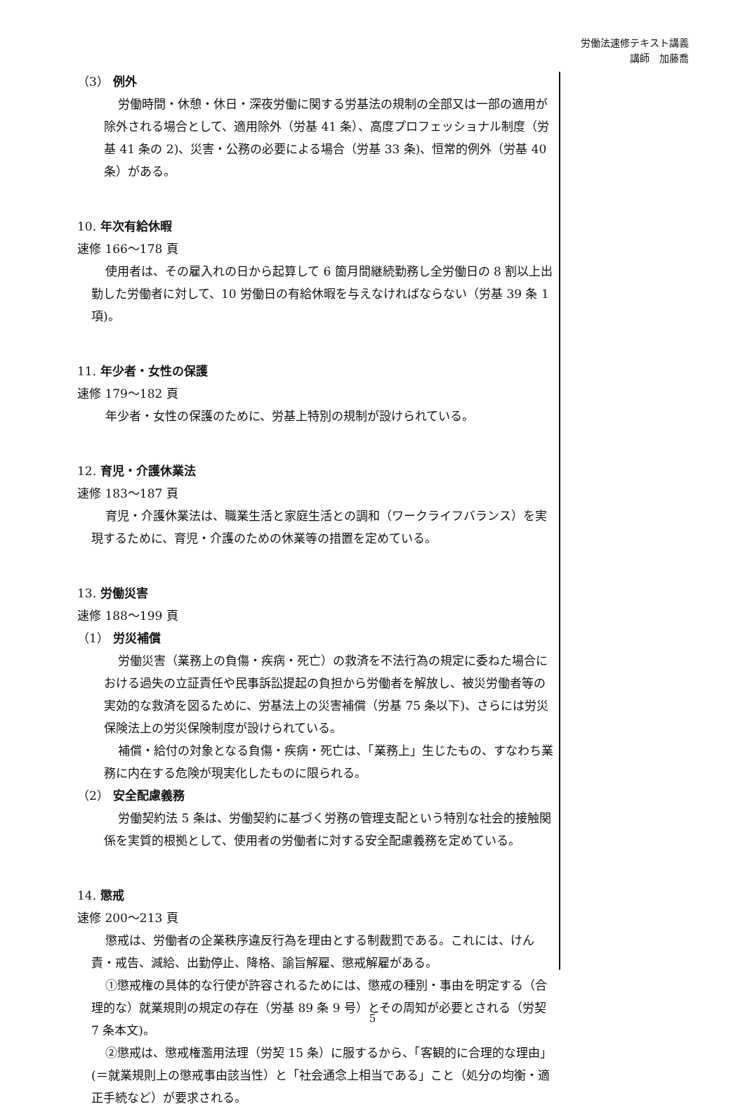労働法速修テキスト講義
講師　加藤喬
（3） 例外
労働時間・休憩・休日・深夜労働に関する労基法の規制の全部又は一部の適用が除外される場合として、適用除外（労基 41 条）、高度プロフェッショナル制度（労基 41 条の 2)、災害・公務の必要による場合（労基 33 条)、恒常的例外（労基 40 条）がある。
10. 年次有給休暇
速修 166～178 頁
使用者は、その雇入れの日から起算して 6 箇月間継続勤務し全労働日の 8 割以上出勤した労働者に対して、10 労働日の有給休暇を与えなければならない（労基 39 条 1 項)。
11. 年少者・女性の保護
速修 179～182 頁
年少者・女性の保護のために、労基上特別の規制が設けられている。
12. 育児・介護休業法
速修 183～187 頁
育児・介護休業法は、職業生活と家庭生活との調和（ワークライフバランス）を実現するために、育児・介護のための休業等の措置を定めている。
13. 労働災害
速修 188～199 頁
（1） 労災補償
労働災害（業務上の負傷・疾病・死亡）の救済を不法行為の規定に委ねた場合における過失の立証責任や民事訴訟提起の負担から労働者を解放し、被災労働者等の実効的な救済を図るために、労基法上の災害補償（労基 75 条以下)、さらには労災保険法上の労災保険制度が設けられている。
補償・給付の対象となる負傷・疾病・死亡は、「業務上」生じたもの、すなわち業務に内在する危険が現実化したものに限られる。
（2） 安全配慮義務
労働契約法 5 条は、労働契約に基づく労務の管理支配という特別な社会的接触関係を実質的根拠として、使用者の労働者に対する安全配慮義務を定めている。
14. 懲戒
速修 200～213 頁
懲戒は、労働者の企業秩序違反行為を理由とする制裁罰である。これには、けん責・戒告、減給、出勤停止、降格、諭旨解雇、懲戒解雇がある。
①懲戒権の具体的な行使が許容されるためには、懲戒の種別・事由を明定する（合理的な）就業規則の規定の存在（労基 89 条 9 号）とその周知が必要とされる（労契 7 条本文)。
②懲戒は、懲戒権濫用法理（労契 15 条）に服するから、「客観的に合理的な理由」(＝就業規則上の懲戒事由該当性）と「社会通念上相当である」こと（処分の均衡・適正手続など）が要求される。
5